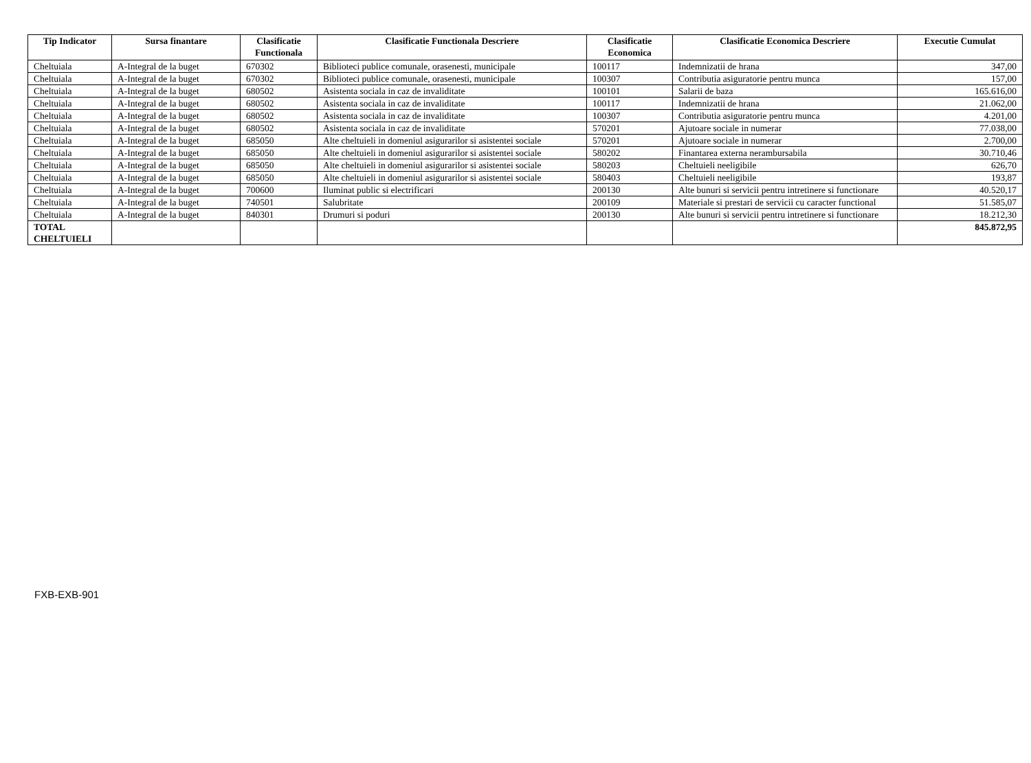| Tip Indicator | Sursa finantare | Clasificatie Functionala | Clasificatie Functionala Descriere | Clasificatie Economica | Clasificatie Economica Descriere | Executie Cumulat |
| --- | --- | --- | --- | --- | --- | --- |
| Cheltuiala | A-Integral de la buget | 670302 | Biblioteci publice comunale, orasenesti, municipale | 100117 | Indemnizatii de hrana | 347,00 |
| Cheltuiala | A-Integral de la buget | 670302 | Biblioteci publice comunale, orasenesti, municipale | 100307 | Contributia asiguratorie pentru munca | 157,00 |
| Cheltuiala | A-Integral de la buget | 680502 | Asistenta sociala in caz de invaliditate | 100101 | Salarii de baza | 165.616,00 |
| Cheltuiala | A-Integral de la buget | 680502 | Asistenta sociala in caz de invaliditate | 100117 | Indemnizatii de hrana | 21.062,00 |
| Cheltuiala | A-Integral de la buget | 680502 | Asistenta sociala in caz de invaliditate | 100307 | Contributia asiguratorie pentru munca | 4.201,00 |
| Cheltuiala | A-Integral de la buget | 680502 | Asistenta sociala in caz de invaliditate | 570201 | Ajutoare sociale in numerar | 77.038,00 |
| Cheltuiala | A-Integral de la buget | 685050 | Alte cheltuieli in domeniul asigurarilor si asistentei sociale | 570201 | Ajutoare sociale in numerar | 2.700,00 |
| Cheltuiala | A-Integral de la buget | 685050 | Alte cheltuieli in domeniul asigurarilor si asistentei sociale | 580202 | Finantarea externa nerambursabila | 30.710,46 |
| Cheltuiala | A-Integral de la buget | 685050 | Alte cheltuieli in domeniul asigurarilor si asistentei sociale | 580203 | Cheltuieli neeligibile | 626,70 |
| Cheltuiala | A-Integral de la buget | 685050 | Alte cheltuieli in domeniul asigurarilor si asistentei sociale | 580403 | Cheltuieli neeligibile | 193,87 |
| Cheltuiala | A-Integral de la buget | 700600 | Iluminat public si electrificari | 200130 | Alte bunuri si servicii pentru intretinere si functionare | 40.520,17 |
| Cheltuiala | A-Integral de la buget | 740501 | Salubritate | 200109 | Materiale si prestari de servicii cu caracter functional | 51.585,07 |
| Cheltuiala | A-Integral de la buget | 840301 | Drumuri si poduri | 200130 | Alte bunuri si servicii pentru intretinere si functionare | 18.212,30 |
| TOTAL CHELTUIELI | | | | | | 845.872,95 |
FXB-EXB-901